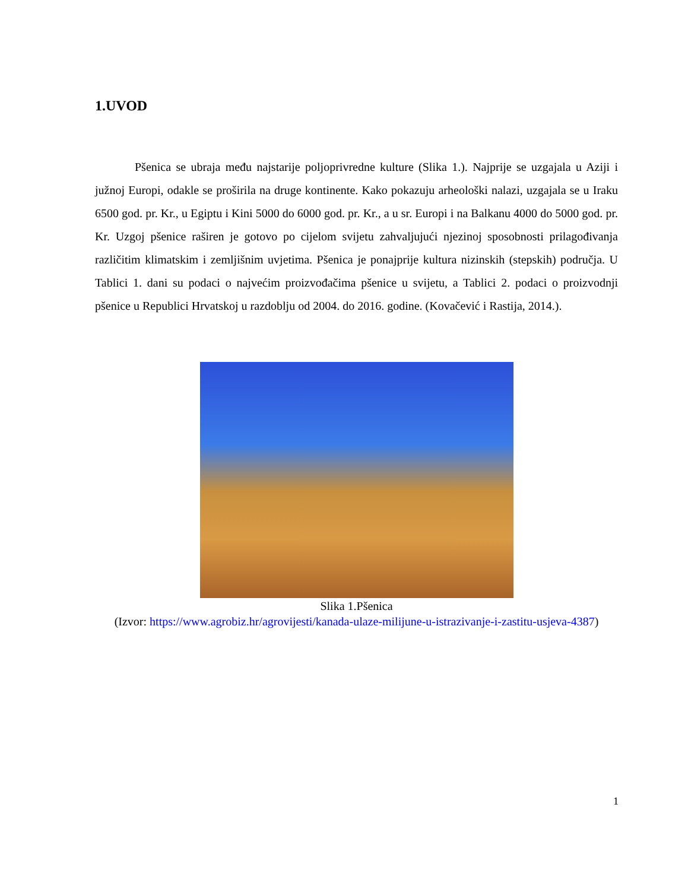1.UVOD
Pšenica se ubraja među najstarije poljoprivredne kulture (Slika 1.). Najprije se uzgajala u Aziji i južnoj Europi, odakle se proširila na druge kontinente. Kako pokazuju arheološki nalazi, uzgajala se u Iraku 6500 god. pr. Kr., u Egiptu i Kini 5000 do 6000 god. pr. Kr., a u sr. Europi i na Balkanu 4000 do 5000 god. pr. Kr. Uzgoj pšenice raširen je gotovo po cijelom svijetu zahvaljujući njezinoj sposobnosti prilagođivanja različitim klimatskim i zemljišnim uvjetima. Pšenica je ponajprije kultura nizinskih (stepskih) područja. U Tablici 1. dani su podaci o najvećim proizvođačima pšenice u svijetu, a Tablici 2. podaci o proizvodnji pšenice u Republici Hrvatskoj u razdoblju od 2004. do 2016. godine. (Kovačević i Rastija, 2014.).
Slika 1.Pšenica
(Izvor: https://www.agrobiz.hr/agrovijesti/kanada-ulaze-milijune-u-istrazivanje-i-zastitu-usjeva-4387)
1